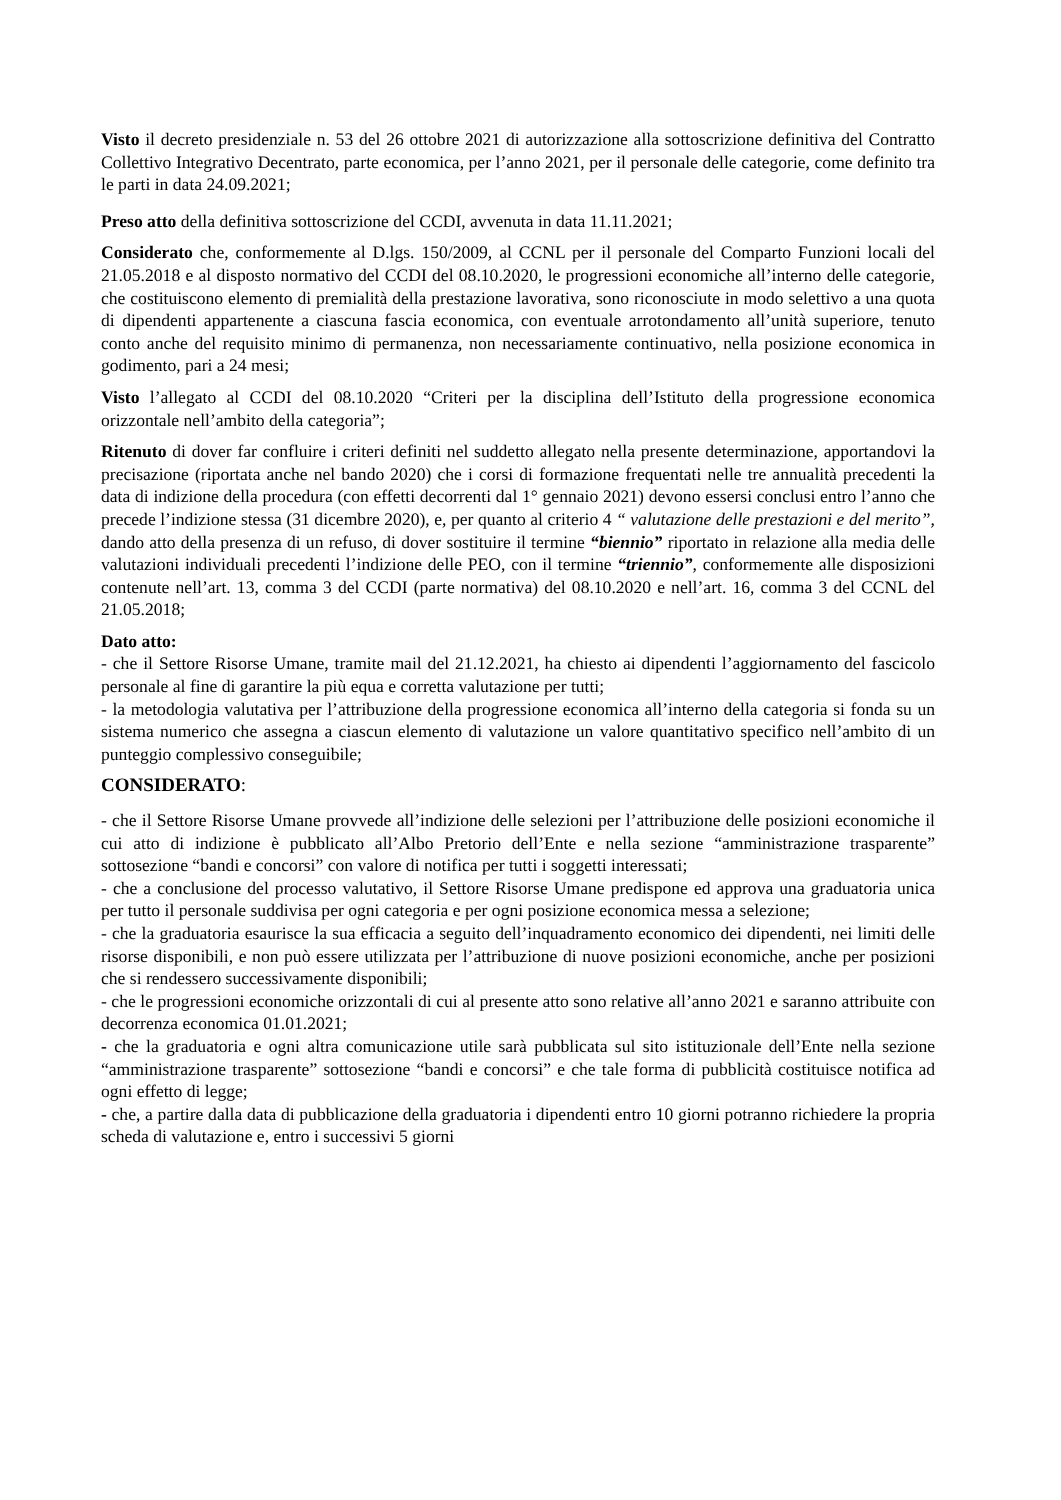Visto il decreto presidenziale n. 53 del 26 ottobre 2021 di autorizzazione alla sottoscrizione definitiva del Contratto Collettivo Integrativo Decentrato, parte economica, per l’anno 2021, per il personale delle categorie, come definito tra le parti in data 24.09.2021;
Preso atto della definitiva sottoscrizione del CCDI, avvenuta in data 11.11.2021;
Considerato che, conformemente al D.lgs. 150/2009, al CCNL per il personale del Comparto Funzioni locali del 21.05.2018 e al disposto normativo del CCDI del 08.10.2020, le progressioni economiche all’interno delle categorie, che costituiscono elemento di premialità della prestazione lavorativa, sono riconosciute in modo selettivo a una quota di dipendenti appartenente a ciascuna fascia economica, con eventuale arrotondamento all’unità superiore, tenuto conto anche del requisito minimo di permanenza, non necessariamente continuativo, nella posizione economica in godimento, pari a 24 mesi;
Visto l’allegato al CCDI del 08.10.2020 “Criteri per la disciplina dell’Istituto della progressione economica orizzontale nell’ambito della categoria”;
Ritenuto di dover far confluire i criteri definiti nel suddetto allegato nella presente determinazione, apportandovi la precisazione (riportata anche nel bando 2020) che i corsi di formazione frequentati nelle tre annualità precedenti la data di indizione della procedura (con effetti decorrenti dal 1° gennaio 2021) devono essersi conclusi entro l’anno che precede l’indizione stessa (31 dicembre 2020), e, per quanto al criterio 4 “ valutazione delle prestazioni e del merito”, dando atto della presenza di un refuso, di dover sostituire il termine “biennio” riportato in relazione alla media delle valutazioni individuali precedenti l’indizione delle PEO, con il termine “triennio”, conformemente alle disposizioni contenute nell’art. 13, comma 3 del CCDI (parte normativa) del 08.10.2020 e nell’art. 16, comma 3 del CCNL del 21.05.2018;
Dato atto:
- che il Settore Risorse Umane, tramite mail del 21.12.2021, ha chiesto ai dipendenti l’aggiornamento del fascicolo personale al fine di garantire la più equa e corretta valutazione per tutti;
- la metodologia valutativa per l’attribuzione della progressione economica all’interno della categoria si fonda su un sistema numerico che assegna a ciascun elemento di valutazione un valore quantitativo specifico nell’ambito di un punteggio complessivo conseguibile;
CONSIDERATO:
- che il Settore Risorse Umane provvede all’indizione delle selezioni per l’attribuzione delle posizioni economiche il cui atto di indizione è pubblicato all’Albo Pretorio dell’Ente e nella sezione “amministrazione trasparente” sottosezione “bandi e concorsi” con valore di notifica per tutti i soggetti interessati;
- che a conclusione del processo valutativo, il Settore Risorse Umane predispone ed approva una graduatoria unica per tutto il personale suddivisa per ogni categoria e per ogni posizione economica messa a selezione;
- che la graduatoria esaurisce la sua efficacia a seguito dell’inquadramento economico dei dipendenti, nei limiti delle risorse disponibili, e non può essere utilizzata per l’attribuzione di nuove posizioni economiche, anche per posizioni che si rendessero successivamente disponibili;
- che le progressioni economiche orizzontali di cui al presente atto sono relative all’anno 2021 e saranno attribuite con decorrenza economica 01.01.2021;
- che la graduatoria e ogni altra comunicazione utile sarà pubblicata sul sito istituzionale dell’Ente nella sezione “amministrazione trasparente” sottosezione “bandi e concorsi” e che tale forma di pubblicità costituisce notifica ad ogni effetto di legge;
- che, a partire dalla data di pubblicazione della graduatoria i dipendenti entro 10 giorni potranno richiedere la propria scheda di valutazione e, entro i successivi 5 giorni